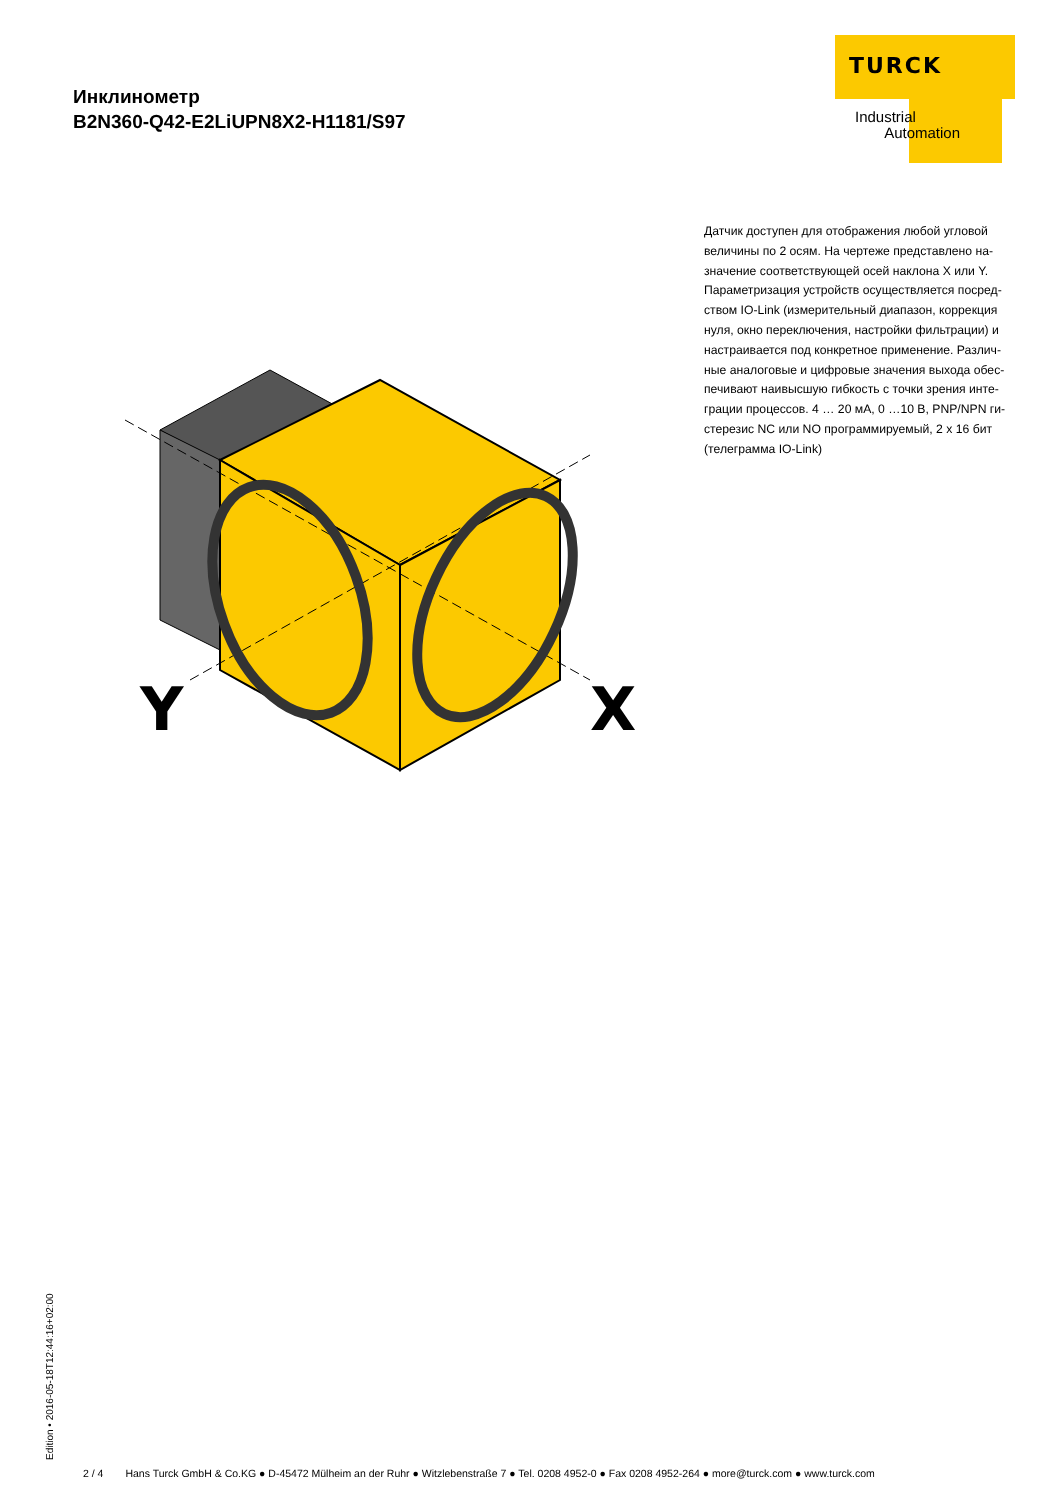Инклинометр
B2N360-Q42-E2LiUPN8X2-H1181/S97
TURCK
Industrial
Automation
Датчик доступен для отображения любой угловой величины по 2 осям. На чертеже представлено на-значение соответствующей осей наклона X или Y. Параметризация устройств осуществляется посред-ством IO-Link (измерительный диапазон, коррекция нуля, окно переключения, настройки фильтрации) и настраивается под конкретное применение. Различ-ные аналоговые и цифровые значения выхода обес-печивают наивысшую гибкость с точки зрения инте-грации процессов. 4 … 20 мА, 0 …10 В, PNP/NPN ги-стерезис NC или NO программируемый, 2 x 16 бит (телеграмма IO-Link)
Y
X
Edition • 2016-05-18T12:44:16+02:00
2 / 4 Hans Turck GmbH & Co.KG ● D-45472 Mülheim an der Ruhr ● Witzlebenstraße 7 ● Tel. 0208 4952-0 ● Fax 0208 4952-264 ● more@turck.com ● www.turck.com